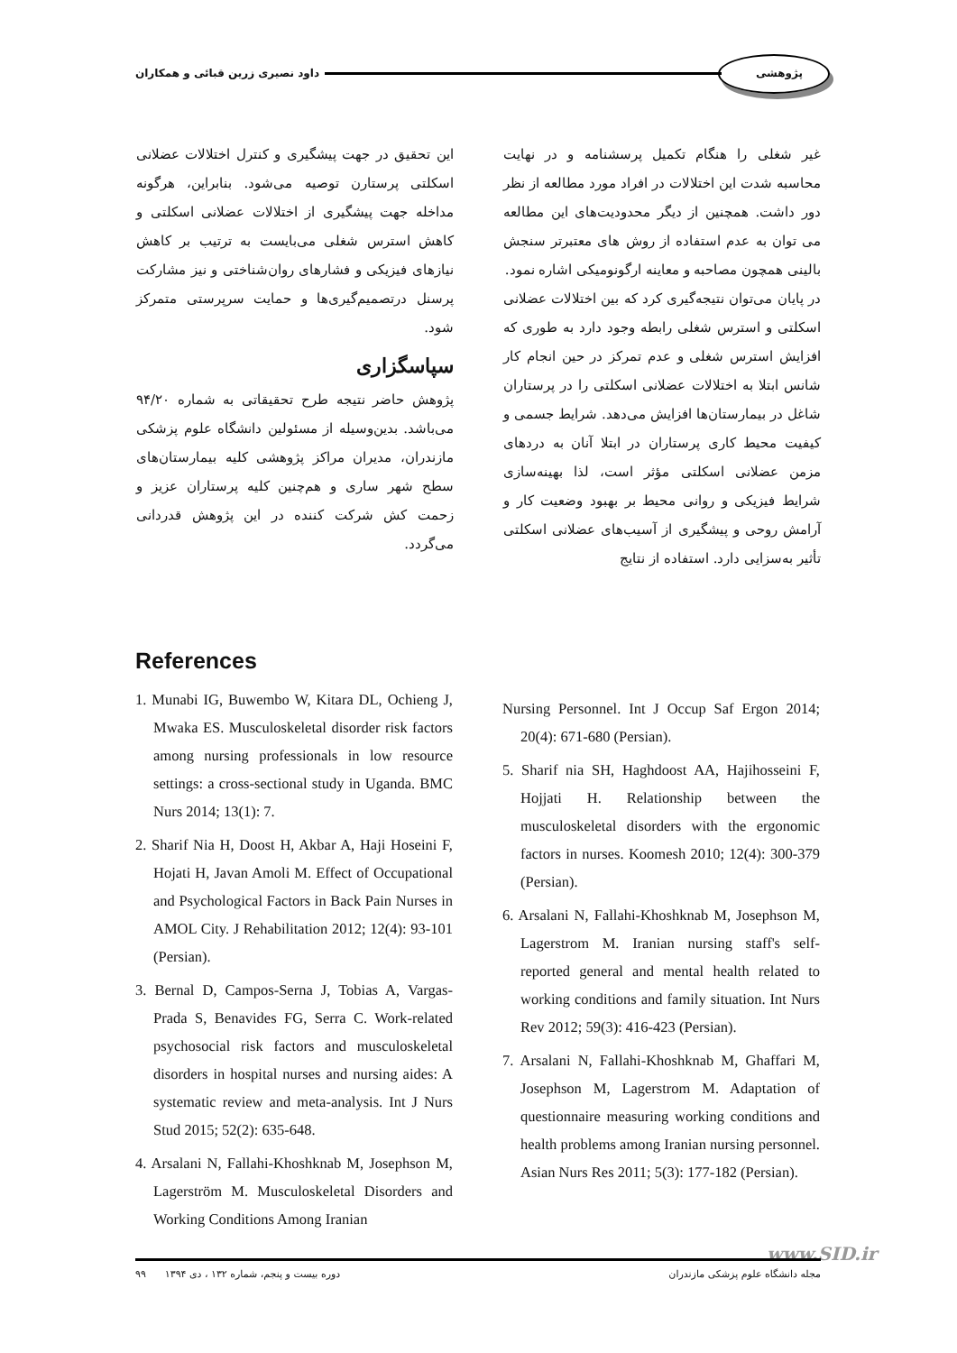پژوهشی داود نصیری زرین قبائی و همکاران
غیر شغلی را هنگام تکمیل پرسشنامه و در نهایت محاسبه شدت این اختلالات در افراد مورد مطالعه از نظر دور داشت. همچنین از دیگر محدودیت‌های این مطالعه می توان به عدم استفاده از روش های معتبرتر سنجش بالینی همچون مصاحبه و معاینه ارگونومیکی اشاره نمود.
در پایان می‌توان نتیجه‌گیری کرد که بین اختلالات عضلانی اسکلتی و استرس شغلی رابطه وجود دارد به طوری که افزایش استرس شغلی و عدم تمرکز در حین انجام کار شانس ابتلا به اختلالات عضلانی اسکلتی را در پرستاران شاغل در بیمارستان‌ها افزایش می‌دهد. شرایط جسمی و کیفیت محیط کاری پرستاران در ابتلا آنان به دردهای مزمن عضلانی اسکلتی مؤثر است، لذا بهینه‌سازی شرایط فیزیکی و روانی محیط بر بهبود وضعیت کار و آرامش روحی و پیشگیری از آسیب‌های عضلانی اسکلتی تأثیر به‌سزایی دارد. استفاده از نتایج
این تحقیق در جهت پیشگیری و کنترل اختلالات عضلانی اسکلتی پرستارن توصیه می‌شود. بنابراین، هرگونه مداخله جهت پیشگیری از اختلالات عضلانی اسکلتی و کاهش استرس شغلی می‌بایست به ترتیب بر کاهش نیازهای فیزیکی و فشارهای روان‌شناختی و نیز مشارکت پرسنل درتصمیم‌گیری‌ها و حمایت سرپرستی متمرکز شود.
سپاسگزاری
پژوهش حاضر نتیجه طرح تحقیقاتی به شماره ۹۴/۲۰ می‌باشد. بدین‌وسیله از مسئولین دانشگاه علوم پزشکی مازندران، مدیران مراکز پژوهشی کلیه بیمارستان‌های سطح شهر ساری و هم‌چنین کلیه پرستاران عزیز و زحمت کش شرکت کننده در این پژوهش قدردانی می‌گردد.
References
1. Munabi IG, Buwembo W, Kitara DL, Ochieng J, Mwaka ES. Musculoskeletal disorder risk factors among nursing professionals in low resource settings: a cross-sectional study in Uganda. BMC Nurs 2014; 13(1): 7.
2. Sharif Nia H, Doost H, Akbar A, Haji Hoseini F, Hojati H, Javan Amoli M. Effect of Occupational and Psychological Factors in Back Pain Nurses in AMOL City. J Rehabilitation 2012; 12(4): 93-101 (Persian).
3. Bernal D, Campos-Serna J, Tobias A, Vargas-Prada S, Benavides FG, Serra C. Work-related psychosocial risk factors and musculoskeletal disorders in hospital nurses and nursing aides: A systematic review and meta-analysis. Int J Nurs Stud 2015; 52(2): 635-648.
4. Arsalani N, Fallahi-Khoshknab M, Josephson M, Lagerström M. Musculoskeletal Disorders and Working Conditions Among Iranian
Nursing Personnel. Int J Occup Saf Ergon 2014; 20(4): 671-680 (Persian).
5. Sharif nia SH, Haghdoost AA, Hajihosseini F, Hojjati H. Relationship between the musculoskeletal disorders with the ergonomic factors in nurses. Koomesh 2010; 12(4): 300-379 (Persian).
6. Arsalani N, Fallahi-Khoshknab M, Josephson M, Lagerstrom M. Iranian nursing staff's self-reported general and mental health related to working conditions and family situation. Int Nurs Rev 2012; 59(3): 416-423 (Persian).
7. Arsalani N, Fallahi-Khoshknab M, Ghaffari M, Josephson M, Lagerstrom M. Adaptation of questionnaire measuring working conditions and health problems among Iranian nursing personnel. Asian Nurs Res 2011; 5(3): 177-182 (Persian).
www.SID.ir
مجله دانشگاه علوم پزشکی مازندران دوره بیست و پنجم، شماره ۱۳۲ ، دی ۱۳۹۴ ۹۹